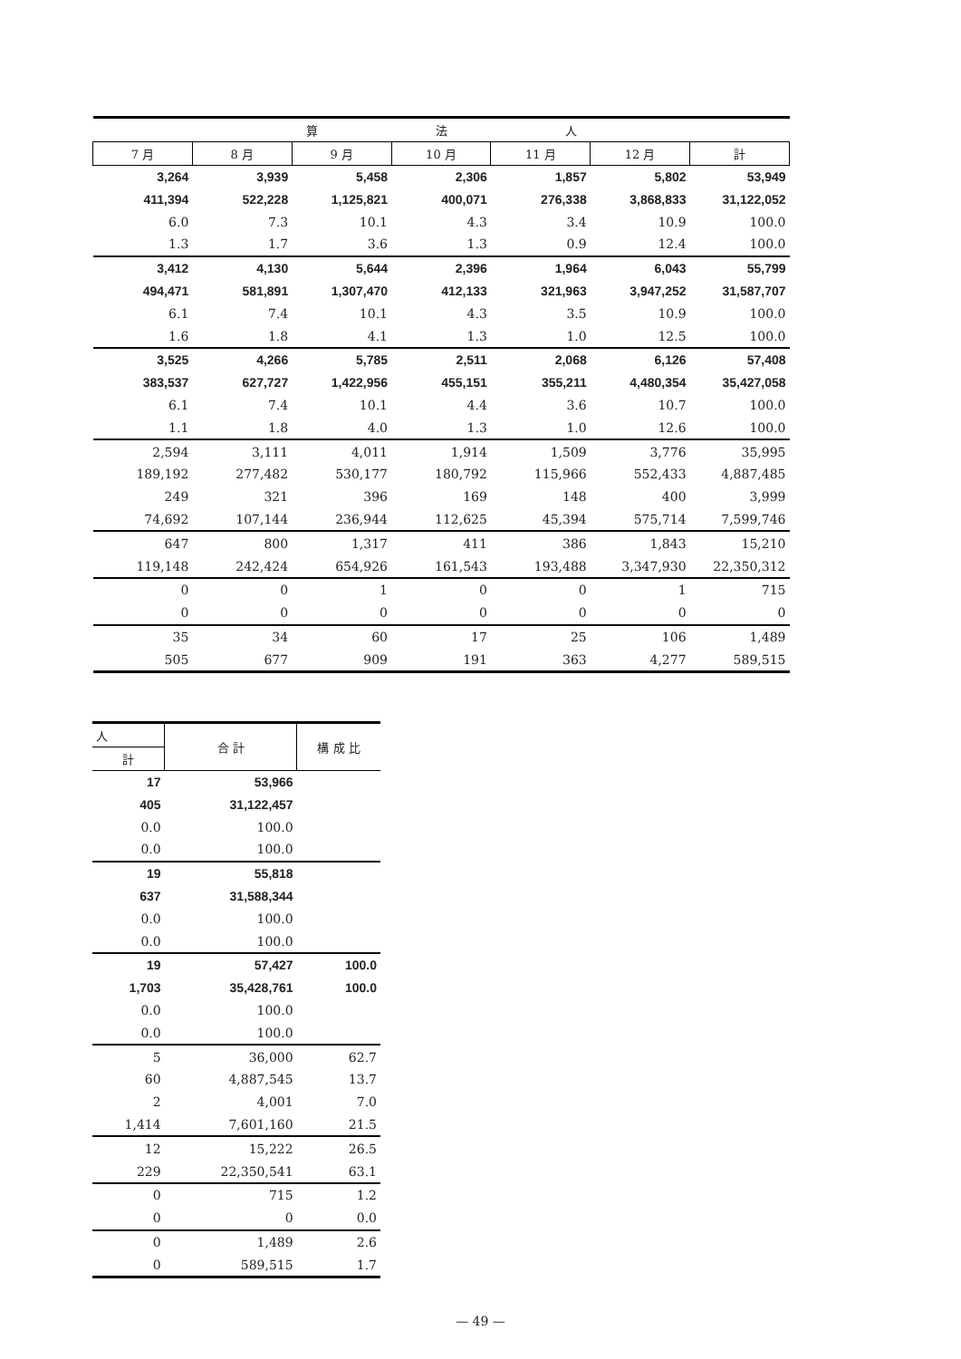| 算 法 人 | | | | | | |
| --- | --- | --- | --- | --- | --- | --- |
| 7 月 | 8 月 | 9 月 | 10 月 | 11 月 | 12 月 | 計 |
| 3,264 | 3,939 | 5,458 | 2,306 | 1,857 | 5,802 | 53,949 |
| 411,394 | 522,228 | 1,125,821 | 400,071 | 276,338 | 3,868,833 | 31,122,052 |
| 6.0 | 7.3 | 10.1 | 4.3 | 3.4 | 10.9 | 100.0 |
| 1.3 | 1.7 | 3.6 | 1.3 | 0.9 | 12.4 | 100.0 |
| 3,412 | 4,130 | 5,644 | 2,396 | 1,964 | 6,043 | 55,799 |
| 494,471 | 581,891 | 1,307,470 | 412,133 | 321,963 | 3,947,252 | 31,587,707 |
| 6.1 | 7.4 | 10.1 | 4.3 | 3.5 | 10.9 | 100.0 |
| 1.6 | 1.8 | 4.1 | 1.3 | 1.0 | 12.5 | 100.0 |
| 3,525 | 4,266 | 5,785 | 2,511 | 2,068 | 6,126 | 57,408 |
| 383,537 | 627,727 | 1,422,956 | 455,151 | 355,211 | 4,480,354 | 35,427,058 |
| 6.1 | 7.4 | 10.1 | 4.4 | 3.6 | 10.7 | 100.0 |
| 1.1 | 1.8 | 4.0 | 1.3 | 1.0 | 12.6 | 100.0 |
| 2,594 | 3,111 | 4,011 | 1,914 | 1,509 | 3,776 | 35,995 |
| 189,192 | 277,482 | 530,177 | 180,792 | 115,966 | 552,433 | 4,887,485 |
| 249 | 321 | 396 | 169 | 148 | 400 | 3,999 |
| 74,692 | 107,144 | 236,944 | 112,625 | 45,394 | 575,714 | 7,599,746 |
| 647 | 800 | 1,317 | 411 | 386 | 1,843 | 15,210 |
| 119,148 | 242,424 | 654,926 | 161,543 | 193,488 | 3,347,930 | 22,350,312 |
| 0 | 0 | 1 | 0 | 0 | 1 | 715 |
| 0 | 0 | 0 | 0 | 0 | 0 | 0 |
| 35 | 34 | 60 | 17 | 25 | 106 | 1,489 |
| 505 | 677 | 909 | 191 | 363 | 4,277 | 589,515 |
| 人 | 合 計 | 構 成 比 |
| --- | --- | --- |
| 計 | | |
| 17 | 53,966 | |
| 405 | 31,122,457 | |
| 0.0 | 100.0 | |
| 0.0 | 100.0 | |
| 19 | 55,818 | |
| 637 | 31,588,344 | |
| 0.0 | 100.0 | |
| 0.0 | 100.0 | |
| 19 | 57,427 | 100.0 |
| 1,703 | 35,428,761 | 100.0 |
| 0.0 | 100.0 | |
| 0.0 | 100.0 | |
| 5 | 36,000 | 62.7 |
| 60 | 4,887,545 | 13.7 |
| 2 | 4,001 | 7.0 |
| 1,414 | 7,601,160 | 21.5 |
| 12 | 15,222 | 26.5 |
| 229 | 22,350,541 | 63.1 |
| 0 | 715 | 1.2 |
| 0 | 0 | 0.0 |
| 0 | 1,489 | 2.6 |
| 0 | 589,515 | 1.7 |
— 49 —